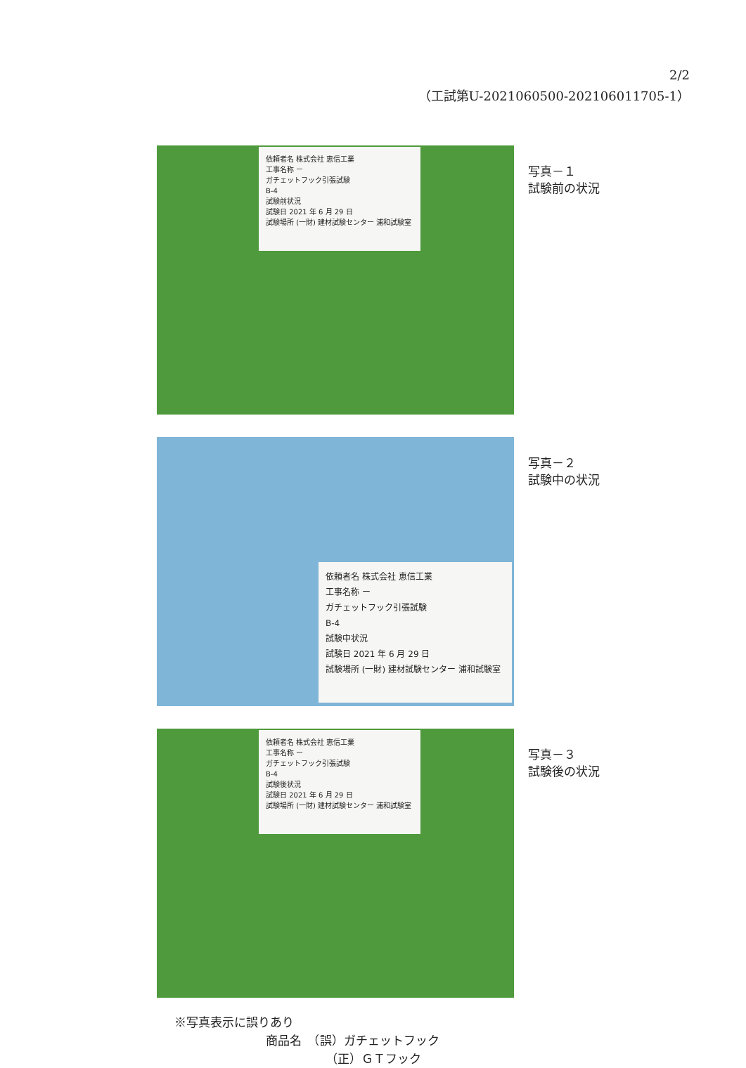2/2
（工試第U-2021060500-202106011705-1）
依頼者名 株式会社 恵信工業
工事名称 ー
ガチェットフック引張試験
B-4
試験前状況
試験日 2021 年 6 月 29 日
試験場所 (一財) 建材試験センター 浦和試験室
写真－１
試験前の状況
依頼者名 株式会社 恵信工業
工事名称 ー
ガチェットフック引張試験
B-4
試験中状況
試験日 2021 年 6 月 29 日
試験場所 (一財) 建材試験センター 浦和試験室
写真－２
試験中の状況
依頼者名 株式会社 恵信工業
工事名称 ー
ガチェットフック引張試験
B-4
試験後状況
試験日 2021 年 6 月 29 日
試験場所 (一財) 建材試験センター 浦和試験室
写真－３
試験後の状況
※写真表示に誤りあり
商品名　（誤）ガチェットフック
（正）ＧＴフック